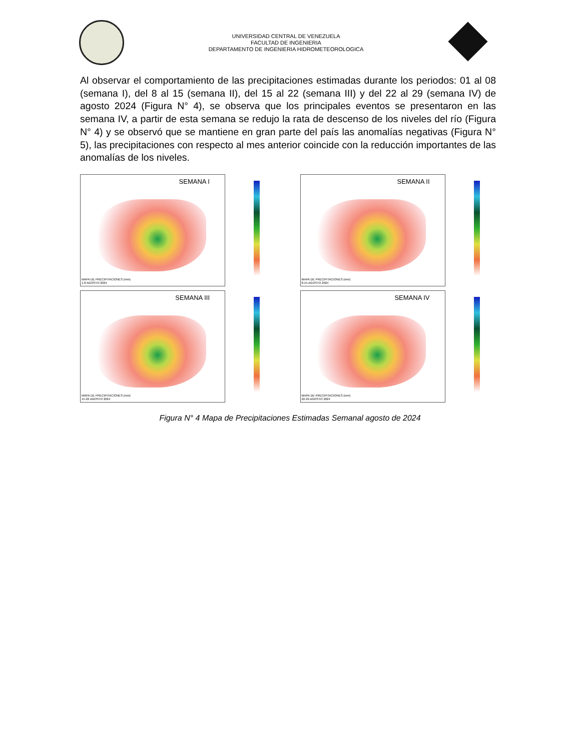UNIVERSIDAD CENTRAL DE VENEZUELA
FACULTAD DE INGENIERIA
DEPARTAMENTO DE INGENIERIA HIDROMETEOROLOGICA
Al observar el comportamiento de las precipitaciones estimadas durante los periodos: 01 al 08 (semana I), del 8 al 15 (semana II), del 15 al 22 (semana III) y del 22 al 29 (semana IV) de agosto 2024 (Figura N° 4), se observa que los principales eventos se presentaron en las semana IV, a partir de esta semana se redujo la rata de descenso de los niveles del río (Figura N° 4) y se observó que se mantiene en gran parte del país las anomalías negativas (Figura N° 5), las precipitaciones con respecto al mes anterior coincide con la reducción importantes de las anomalías de los niveles.
SEMANA I
MAPA DE PRECIPITACIONES (mm)
1-8 AGOSTO 2024
SEMANA II
MAPA DE PRECIPITACIONES (mm)
8-15 AGOSTO 2024
SEMANA III
MAPA DE PRECIPITACIONES (mm)
15-22 AGOSTO 2024
SEMANA IV
MAPA DE PRECIPITACIONES (mm)
22-29 AGOSTO 2024
Figura N° 4 Mapa de Precipitaciones Estimadas Semanal agosto de 2024